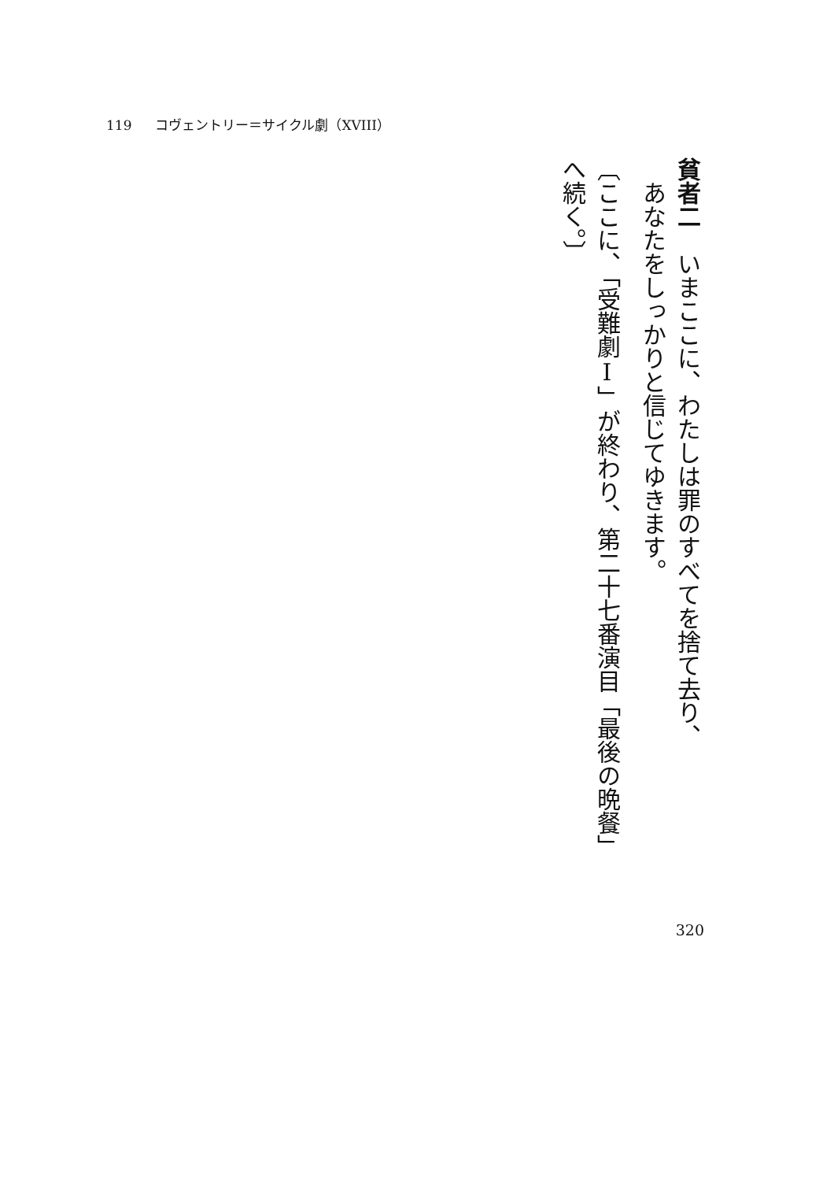119 コヴェントリー＝サイクル劇（XVIII）
貧者二　いまここに、わたしは罪のすべてを捨て去り、
　あなたをしっかりと信じてゆきます。
〔ここに、「受難劇Ⅰ」が終わり、第二十七番演目「最後の晩餐」へ続く。〕
320